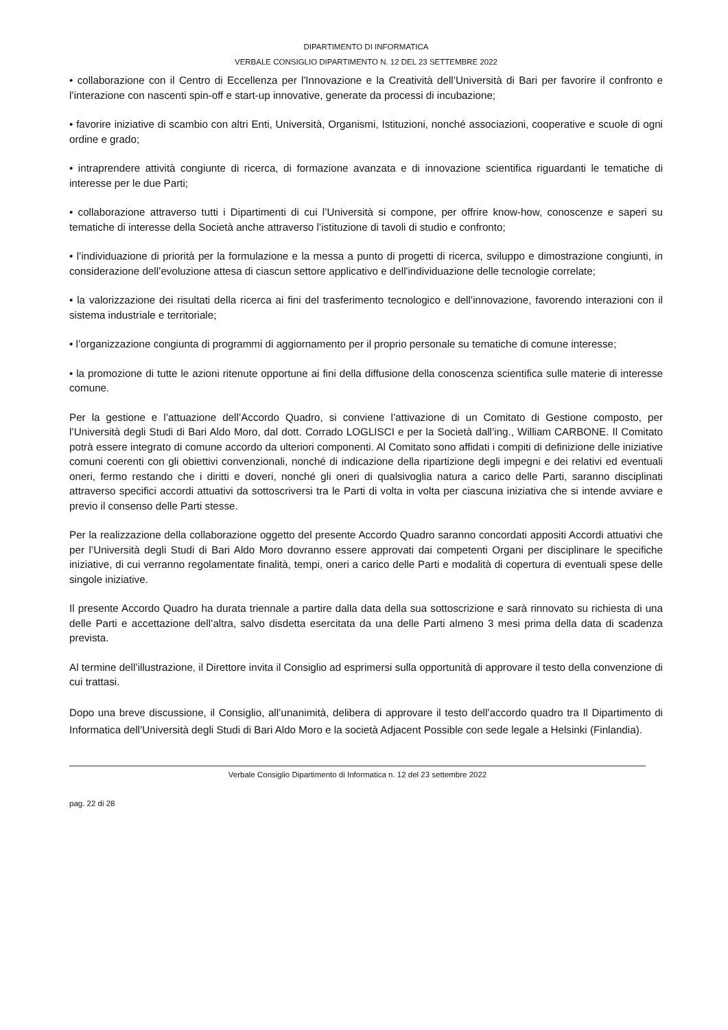DIPARTIMENTO DI INFORMATICA
VERBALE CONSIGLIO DIPARTIMENTO N. 12 DEL 23 SETTEMBRE 2022
• collaborazione con il Centro di Eccellenza per l'Innovazione e la Creatività dell’Università di Bari per favorire il confronto e l’interazione con nascenti spin-off e start-up innovative, generate da processi di incubazione;
• favorire iniziative di scambio con altri Enti, Università, Organismi, Istituzioni, nonché associazioni, cooperative e scuole di ogni ordine e grado;
• intraprendere attività congiunte di ricerca, di formazione avanzata e di innovazione scientifica riguardanti le tematiche di interesse per le due Parti;
• collaborazione attraverso tutti i Dipartimenti di cui l’Università si compone, per offrire know-how, conoscenze e saperi su tematiche di interesse della Società anche attraverso l’istituzione di tavoli di studio e confronto;
• l’individuazione di priorità per la formulazione e la messa a punto di progetti di ricerca, sviluppo e dimostrazione congiunti, in considerazione dell’evoluzione attesa di ciascun settore applicativo e dell'individuazione delle tecnologie correlate;
• la valorizzazione dei risultati della ricerca ai fini del trasferimento tecnologico e dell’innovazione, favorendo interazioni con il sistema industriale e territoriale;
• l’organizzazione congiunta di programmi di aggiornamento per il proprio personale su tematiche di comune interesse;
• la promozione di tutte le azioni ritenute opportune ai fini della diffusione della conoscenza scientifica sulle materie di interesse comune.
Per la gestione e l’attuazione dell’Accordo Quadro, si conviene l’attivazione di un Comitato di Gestione composto, per l’Università degli Studi di Bari Aldo Moro, dal dott. Corrado LOGLISCI e per la Società dall’ing., William CARBONE. Il Comitato potrà essere integrato di comune accordo da ulteriori componenti. Al Comitato sono affidati i compiti di definizione delle iniziative comuni coerenti con gli obiettivi convenzionali, nonché di indicazione della ripartizione degli impegni e dei relativi ed eventuali oneri, fermo restando che i diritti e doveri, nonché gli oneri di qualsivoglia natura a carico delle Parti, saranno disciplinati attraverso specifici accordi attuativi da sottoscriversi tra le Parti di volta in volta per ciascuna iniziativa che si intende avviare e previo il consenso delle Parti stesse.
Per la realizzazione della collaborazione oggetto del presente Accordo Quadro saranno concordati appositi Accordi attuativi che per l’Università degli Studi di Bari Aldo Moro dovranno essere approvati dai competenti Organi per disciplinare le specifiche iniziative, di cui verranno regolamentate finalità, tempi, oneri a carico delle Parti e modalità di copertura di eventuali spese delle singole iniziative.
Il presente Accordo Quadro ha durata triennale a partire dalla data della sua sottoscrizione e sarà rinnovato su richiesta di una delle Parti e accettazione dell’altra, salvo disdetta esercitata da una delle Parti almeno 3 mesi prima della data di scadenza prevista.
Al termine dell’illustrazione, il Direttore invita il Consiglio ad esprimersi sulla opportunità di approvare il testo della convenzione di cui trattasi.
Dopo una breve discussione, il Consiglio, all’unanimità, delibera di approvare il testo dell’accordo quadro tra Il Dipartimento di Informatica dell’Università degli Studi di Bari Aldo Moro e la società Adjacent Possible con sede legale a Helsinki (Finlandia).
Verbale Consiglio Dipartimento di Informatica n. 12 del 23 settembre 2022
pag. 22 di 28